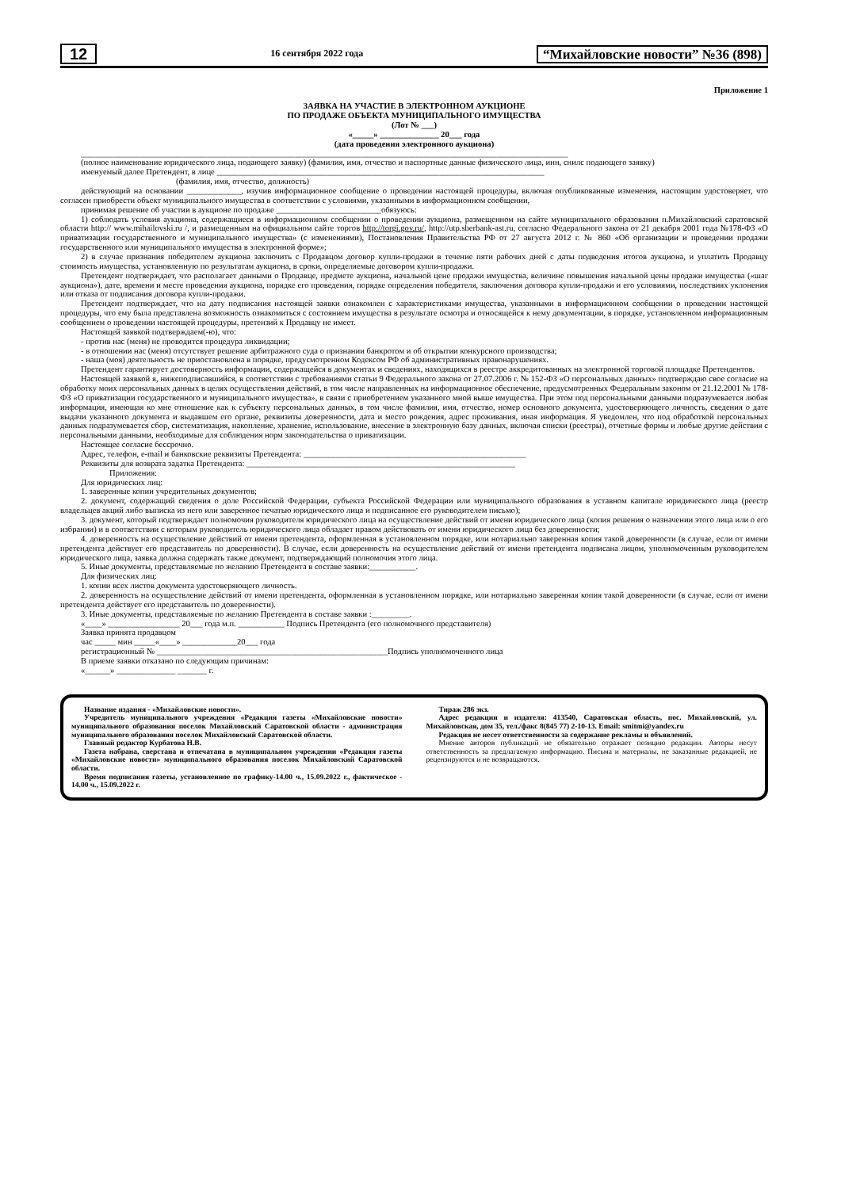12 16 сентября 2022 года “Михайловские новости” №36 (898)
Приложение 1
ЗАЯВКА НА УЧАСТИЕ В ЭЛЕКТРОННОМ АУКЦИОНЕ
ПО ПРОДАЖЕ ОБЪЕКТА МУНИЦИПАЛЬНОГО ИМУЩЕСТВА
(Лот № ___)
«_____» ______________ 20___ года
(дата проведения электронного аукциона)
____________________________________________________________________________________________________________________
(полное наименование юридического лица, подающего заявку) (фамилия, имя, отчество и паспортные данные физического лица, инн, снилс подающего заявку)
именуемый далее Претендент, в лице ______________________________________________________________________________
(фамилия, имя, отчество, должность)
действующий на основании _____________, изучив информационное сообщение о проведении настоящей процедуры, включая опубликованные изменения, настоящим удостоверяет, что согласен приобрести объект муниципального имущества в соответствии с условиями, указанными в информационном сообщении,
принимая решение об участии в аукционе по продаже _________________________обязуюсь:
1) соблюдать условия аукциона, содержащиеся в информационном сообщении о проведении аукциона, размещенном на сайте муниципального образования п.Михайловский саратовской области http:// www.mihailovski.ru /, и размещенным на официальном сайте торгов http://torgi.gov.ru/, http://utp.sberbank-ast.ru, согласно Федерального закона от 21 декабря 2001 года №178-ФЗ «О приватизации государственного и муниципального имущества» (с изменениями), Постановления Правительства РФ от 27 августа 2012 г. № 860 «Об организации и проведении продажи государственного или муниципального имущества в электронной форме»;
2) в случае признания победителем аукциона заключить с Продавцом договор купли-продажи в течение пяти рабочих дней с даты подведения итогов аукциона, и уплатить Продавцу стоимость имущества, установленную по результатам аукциона, в сроки, определяемые договором купли-продажи.
Претендент подтверждает, что располагает данными о Продавце, предмете аукциона, начальной цене продажи имущества, величине повышения начальной цены продажи имущества («шаг аукциона»), дате, времени и месте проведения аукциона, порядке его проведения, порядке определения победителя, заключения договора купли-продажи и его условиями, последствиях уклонения или отказа от подписания договора купли-продажи.
Претендент подтверждает, что на дату подписания настоящей заявки ознакомлен с характеристиками имущества, указанными в информационном сообщении о проведении настоящей процедуры, что ему была представлена возможность ознакомиться с состоянием имущества в результате осмотра и относящейся к нему документации, в порядке, установленном информационным сообщением о проведении настоящей процедуры, претензий к Продавцу не имеет.
Настоящей заявкой подтверждаем(-ю), что:
- против нас (меня) не проводится процедура ликвидации;
- в отношении нас (меня) отсутствует решение арбитражного суда о признании банкротом и об открытии конкурсного производства;
- наша (моя) деятельность не приостановлена в порядке, предусмотренном Кодексом РФ об административных правонарушениях.
Претендент гарантирует достоверность информации, содержащейся в документах и сведениях, находящихся в реестре аккредитованных на электронной торговой площадке Претендентов.
Настоящей заявкой я, нижеподписавшийся, в соответствии с требованиями статьи 9 Федерального закона от 27.07.2006 г. № 152-ФЗ «О персональных данных» подтверждаю свое согласие на обработку моих персональных данных в целях осуществления действий, в том числе направленных на информационное обеспечение, предусмотренных Федеральным законом от 21.12.2001 № 178-ФЗ «О приватизации государственного и муниципального имущества», в связи с приобретением указанного мной выше имущества. При этом под персональными данными подразумевается любая информация, имеющая ко мне отношение как к субъекту персональных данных, в том числе фамилия, имя, отчество, номер основного документа, удостоверяющего личность, сведения о дате выдачи указанного документа и выдавшем его органе, реквизиты доверенности, дата и место рождения, адрес проживания, иная информация. Я уведомлен, что под обработкой персональных данных подразумевается сбор, систематизация, накопление, хранение, использование, внесение в электронную базу данных, включая списки (реестры), отчетные формы и любые другие действия с персональными данными, необходимые для соблюдения норм законодательства о приватизации.
Настоящее согласие бессрочно.
Адрес, телефон, e-mail и банковские реквизиты Претендента: _____________________________________________________
Реквизиты для возврата задатка Претендента: ________________________________________________________________
Приложения:
Для юридических лиц:
1. заверенные копии учредительных документов;
2. документ, содержащий сведения о доле Российской Федерации, субъекта Российской Федерации или муниципального образования в уставном капитале юридического лица (реестр владельцев акций либо выписка из него или заверенное печатью юридического лица и подписанное его руководителем письмо);
3. документ, который подтверждает полномочия руководителя юридического лица на осуществление действий от имени юридического лица (копия решения о назначении этого лица или о его избрании) и в соответствии с которым руководитель юридического лица обладает правом действовать от имени юридического лица без доверенности;
4. доверенность на осуществление действий от имени претендента, оформленная в установленном порядке, или нотариально заверенная копия такой доверенности (в случае, если от имени претендента действует его представитель по доверенности). В случае, если доверенность на осуществление действий от имени претендента подписана лицом, уполномоченным руководителем юридического лица, заявка должна содержать также документ, подтверждающий полномочия этого лица.
5. Иные документы, представляемые по желанию Претендента в составе заявки:___________.
Для физических лиц:
1. копии всех листов документа удостоверяющего личность.
2. доверенность на осуществление действий от имени претендента, оформленная в установленном порядке, или нотариально заверенная копия такой доверенности (в случае, если от имени претендента действует его представитель по доверенности).
3. Иные документы, представляемые по желанию Претендента в составе заявки :_________.
«____» _________________ 20___ года м.п. ___________ Подпись Претендента (его полномочного представителя)
Заявка принята продавцом
час _____ мин _____«____» _____________20___ года
регистрационный № _______________________________________________________Подпись уполномоченного лица
В приеме заявки отказано по следующим причинам:
«______» ______________ _______ г.
Название издания - «Михайловские новости».
Учредитель муниципального учреждения «Редакция газеты «Михайловские новости» муниципального образования поселок Михайловский Саратовской области - администрация муниципального образования поселок Михайловский Саратовской области.
Главный редактор Курбатова Н.В.
Газета набрана, сверстана и отпечатана в муниципальном учреждении «Редакция газеты «Михайловские новости» муниципального образования поселок Михайловский Саратовской области.
Время подписания газеты, установленное по графику-14.00 ч., 15.09.2022 г., фактическое - 14.00 ч., 15.09.2022 г.
Тираж 286 экз.
Адрес редакции и издателя: 413540, Саратовская область, пос. Михайловский, ул. Михайловская, дом 35, тел./факс 8(845 77) 2-10-13. Email: smitmi@yandex.ru
Редакция не несет ответственности за содержание рекламы и объявлений.
Мнение авторов публикаций не обязательно отражает позицию редакции. Авторы несут ответственность за предлагаемую информацию. Письма и материалы, не заказанные редакцией, не рецензируются и не возвращаются.